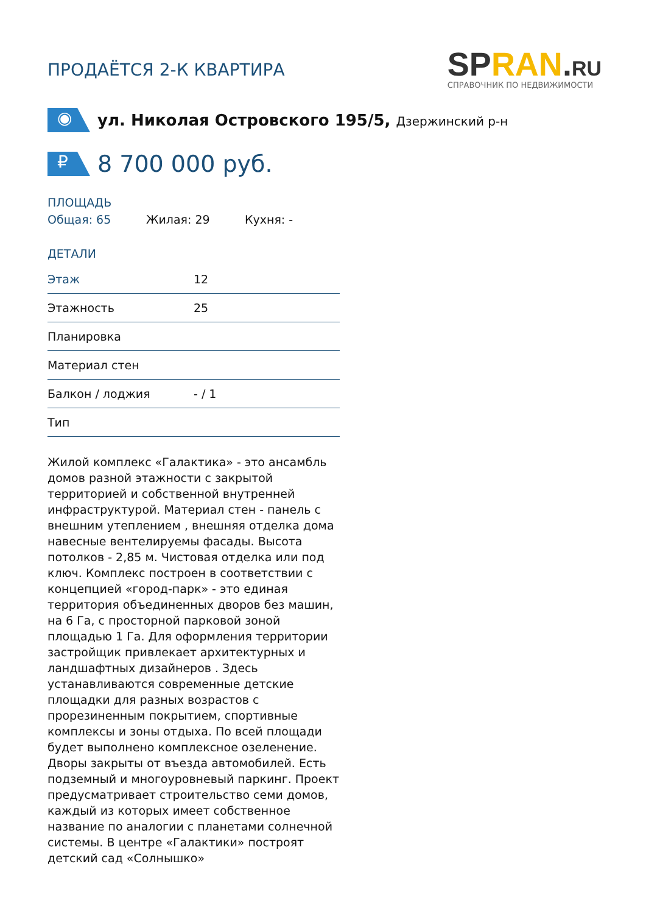ПРОДАЁТСЯ 2-К КВАРТИРА
SPRAN.RU
СПРАВОЧНИК ПО НЕДВИЖИМОСТИ
◉
ул. Николая Островского 195/5, Дзержинский р-н
₽
8 700 000 руб.
ПЛОЩАДЬ
Общая: 65 Жилая: 29 Кухня: -
ДЕТАЛИ
| Этаж | 12 |
| Этажность | 25 |
| Планировка | |
| Материал стен | |
| Балкон / лоджия | - / 1 |
| Тип | |
Жилой комплекс «Галактика» - это ансамбль домов разной этажности с закрытой территорией и собственной внутренней инфраструктурой. Материал стен - панель с внешним утеплением , внешняя отделка дома навесные вентелируемы фасады. Высота потолков - 2,85 м. Чистовая отделка или под ключ. Комплекс построен в соответствии с концепцией «город-парк» - это единая территория объединенных дворов без машин, на 6 Га, с просторной парковой зоной площадью 1 Га. Для оформления территории застройщик привлекает архитектурных и ландшафтных дизайнеров . Здесь устанавливаются современные детские площадки для разных возрастов с прорезиненным покрытием, спортивные комплексы и зоны отдыха. По всей площади будет выполнено комплексное озеленение. Дворы закрыты от въезда автомобилей. Есть подземный и многоуровневый паркинг. Проект предусматривает строительство семи домов, каждый из которых имеет собственное название по аналогии с планетами солнечной системы. В центре «Галактики» построят детский сад «Солнышко»